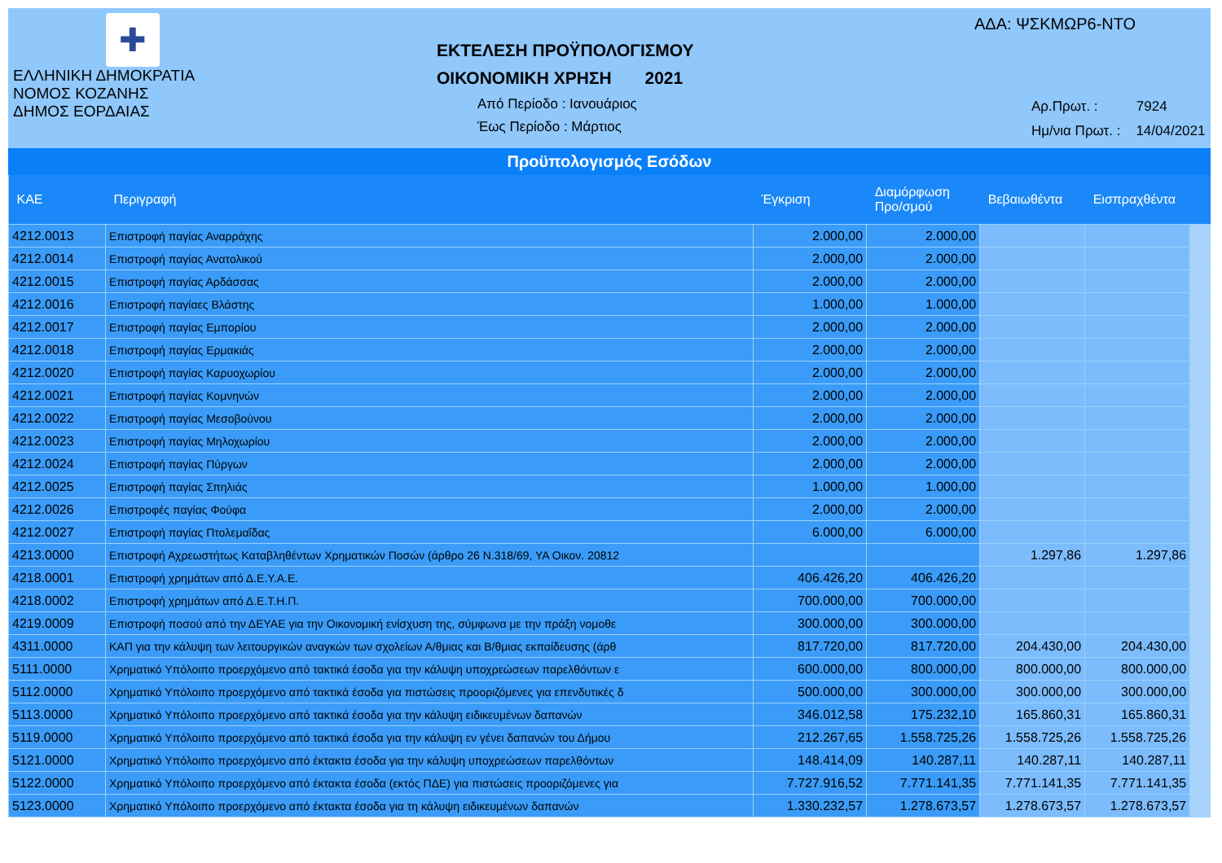✚
ΕΛΛΗΝΙΚΗ ΔΗΜΟΚΡΑΤΙΑ
ΝΟΜΟΣ ΚΟΖΑΝΗΣ
ΔΗΜΟΣ ΕΟΡΔΑΙΑΣ
ΕΚΤΕΛΕΣΗ ΠΡΟΫΠΟΛΟΓΙΣΜΟΥ
ΟΙΚΟΝΟΜΙΚΗ ΧΡΗΣΗ 2021
Από Περίοδο : Ιανουάριος
Έως Περίοδο : Μάρτιος
ΑΔΑ: ΨΣΚΜΩΡ6-ΝΤΟ
Αρ.Πρωτ. : 7924
Ημ/νια Πρωτ. : 14/04/2021
Προϋπολογισμός Εσόδων
| ΚΑΕ | Περιγραφή | Έγκριση | Διαμόρφωση Προ/σμού | Βεβαιωθέντα | Εισπραχθέντα | |
| --- | --- | --- | --- | --- | --- | --- |
| 4212.0013 | Επιστροφή παγίας Αναρράχης | 2.000,00 | 2.000,00 | | | |
| 4212.0014 | Επιστροφή παγίας Ανατολικού | 2.000,00 | 2.000,00 | | | |
| 4212.0015 | Επιστροφή παγίας Αρδάσσας | 2.000,00 | 2.000,00 | | | |
| 4212.0016 | Επιστροφή παγίαες Βλάστης | 1.000,00 | 1.000,00 | | | |
| 4212.0017 | Επιστροφή παγίας Εμπορίου | 2.000,00 | 2.000,00 | | | |
| 4212.0018 | Επιστροφή παγίας Ερμακιάς | 2.000,00 | 2.000,00 | | | |
| 4212.0020 | Επιστροφή παγίας Καρυοχωρίου | 2.000,00 | 2.000,00 | | | |
| 4212.0021 | Επιστροφή παγίας Κομνηνών | 2.000,00 | 2.000,00 | | | |
| 4212.0022 | Επιστροφή παγίας Μεσοβούνου | 2.000,00 | 2.000,00 | | | |
| 4212.0023 | Επιστροφή παγίας Μηλοχωρίου | 2.000,00 | 2.000,00 | | | |
| 4212.0024 | Επιστροφή παγίας Πύργων | 2.000,00 | 2.000,00 | | | |
| 4212.0025 | Επιστροφή παγίας Σπηλιάς | 1.000,00 | 1.000,00 | | | |
| 4212.0026 | Επιστροφές παγίας Φούφα | 2.000,00 | 2.000,00 | | | |
| 4212.0027 | Επιστροφή παγίας Πτολεμαΐδας | 6.000,00 | 6.000,00 | | | |
| 4213.0000 | Επιστροφή Αχρεωστήτως Καταβληθέντων Χρηματικών Ποσών (άρθρο 26 Ν.318/69, ΥΑ Οικον. 20812 | | | 1.297,86 | 1.297,86 | |
| 4218.0001 | Επιστροφή χρημάτων από Δ.Ε.Υ.Α.Ε. | 406.426,20 | 406.426,20 | | | |
| 4218.0002 | Επιστροφή χρημάτων από Δ.Ε.Τ.Η.Π. | 700.000,00 | 700.000,00 | | | |
| 4219.0009 | Επιστροφή ποσού από την ΔΕΥΑΕ για την Οικονομική ενίσχυση της, σύμφωνα με την πράξη νομοθε | 300.000,00 | 300.000,00 | | | |
| 4311.0000 | ΚΑΠ για την κάλυψη των λειτουργικών αναγκών των σχολείων Α/θμιας και Β/θμιας εκπαίδευσης (άρθ | 817.720,00 | 817.720,00 | 204.430,00 | 204.430,00 | |
| 5111.0000 | Χρηματικό Υπόλοιπο προερχόμενο από τακτικά έσοδα για την κάλυψη υποχρεώσεων παρελθόντων ε | 600.000,00 | 800.000,00 | 800.000,00 | 800.000,00 | |
| 5112.0000 | Χρηματικό Υπόλοιπο προερχόμενο από τακτικά έσοδα για πιστώσεις προοριζόμενες για επενδυτικές δ | 500.000,00 | 300.000,00 | 300.000,00 | 300.000,00 | |
| 5113.0000 | Χρηματικό Υπόλοιπο προερχόμενο από τακτικά έσοδα για την κάλυψη ειδικευμένων δαπανών | 346.012,58 | 175.232,10 | 165.860,31 | 165.860,31 | |
| 5119.0000 | Χρηματικό Υπόλοιπο προερχόμενο από τακτικά έσοδα για την κάλυψη εν γένει δαπανών του Δήμου | 212.267,65 | 1.558.725,26 | 1.558.725,26 | 1.558.725,26 | |
| 5121.0000 | Χρηματικό Υπόλοιπο προερχόμενο από έκτακτα έσοδα για την κάλυψη υποχρεώσεων παρελθόντων | 148.414,09 | 140.287,11 | 140.287,11 | 140.287,11 | |
| 5122.0000 | Χρηματικό Υπόλοιπο προερχόμενο από έκτακτα έσοδα (εκτός ΠΔΕ) για πιστώσεις προοριζόμενες για | 7.727.916,52 | 7.771.141,35 | 7.771.141,35 | 7.771.141,35 | |
| 5123.0000 | Χρηματικό Υπόλοιπο προερχόμενο από έκτακτα έσοδα για τη κάλυψη ειδικευμένων δαπανών | 1.330.232,57 | 1.278.673,57 | 1.278.673,57 | 1.278.673,57 | |